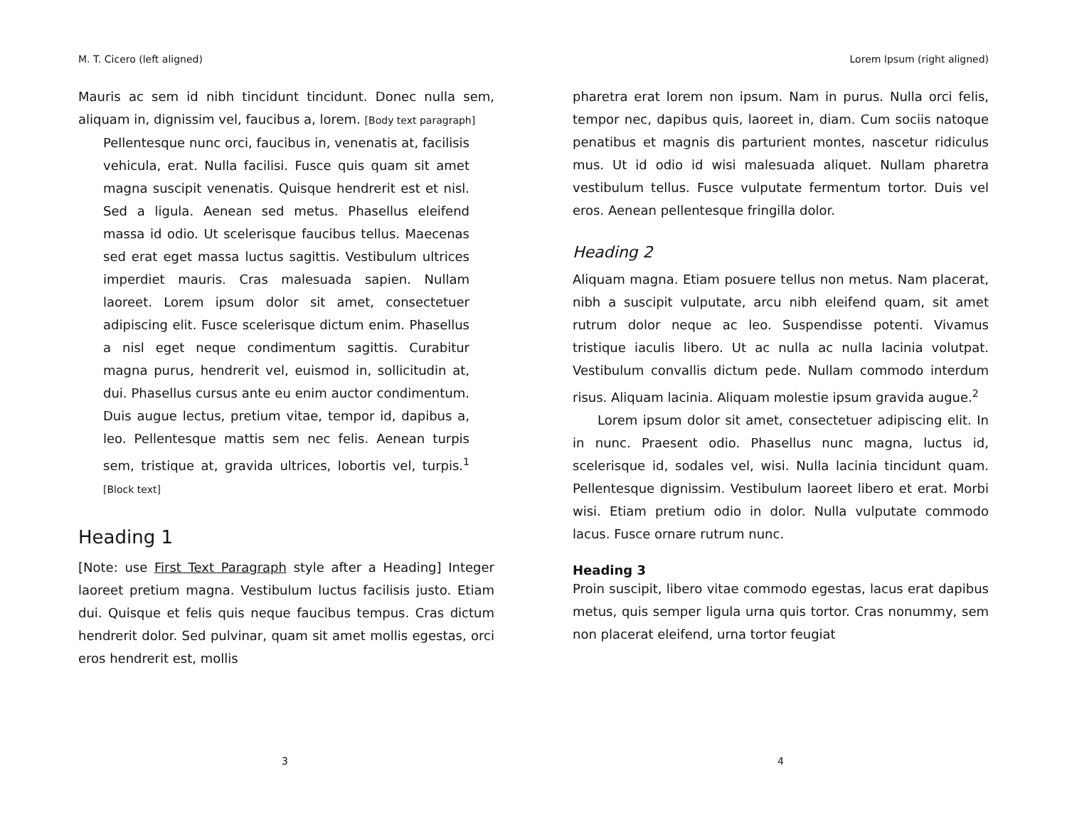M. T. Cicero (left aligned)
Mauris ac sem id nibh tincidunt tincidunt. Donec nulla sem, aliquam in, dignissim vel, faucibus a, lorem. [Body text paragraph]
Pellentesque nunc orci, faucibus in, venenatis at, facilisis vehicula, erat. Nulla facilisi. Fusce quis quam sit amet magna suscipit venenatis. Quisque hendrerit est et nisl. Sed a ligula. Aenean sed metus. Phasellus eleifend massa id odio. Ut scelerisque faucibus tellus. Maecenas sed erat eget massa luctus sagittis. Vestibulum ultrices imperdiet mauris. Cras malesuada sapien. Nullam laoreet. Lorem ipsum dolor sit amet, consectetuer adipiscing elit. Fusce scelerisque dictum enim. Phasellus a nisl eget neque condimentum sagittis. Curabitur magna purus, hendrerit vel, euismod in, sollicitudin at, dui. Phasellus cursus ante eu enim auctor condimentum. Duis augue lectus, pretium vitae, tempor id, dapibus a, leo. Pellentesque mattis sem nec felis. Aenean turpis sem, tristique at, gravida ultrices, lobortis vel, turpis.<sup>1</sup> [Block text]
Heading 1
[Note: use First Text Paragraph style after a Heading] Integer laoreet pretium magna. Vestibulum luctus facilisis justo. Etiam dui. Quisque et felis quis neque faucibus tempus. Cras dictum hendrerit dolor. Sed pulvinar, quam sit amet mollis egestas, orci eros hendrerit est, mollis
3
Lorem Ipsum (right aligned)
pharetra erat lorem non ipsum. Nam in purus. Nulla orci felis, tempor nec, dapibus quis, laoreet in, diam. Cum sociis natoque penatibus et magnis dis parturient montes, nascetur ridiculus mus. Ut id odio id wisi malesuada aliquet. Nullam pharetra vestibulum tellus. Fusce vulputate fermentum tortor. Duis vel eros. Aenean pellentesque fringilla dolor.
Heading 2
Aliquam magna. Etiam posuere tellus non metus. Nam placerat, nibh a suscipit vulputate, arcu nibh eleifend quam, sit amet rutrum dolor neque ac leo. Suspendisse potenti. Vivamus tristique iaculis libero. Ut ac nulla ac nulla lacinia volutpat. Vestibulum convallis dictum pede. Nullam commodo interdum risus. Aliquam lacinia. Aliquam molestie ipsum gravida augue.<sup>2</sup>
Lorem ipsum dolor sit amet, consectetuer adipiscing elit. In in nunc. Praesent odio. Phasellus nunc magna, luctus id, scelerisque id, sodales vel, wisi. Nulla lacinia tincidunt quam. Pellentesque dignissim. Vestibulum laoreet libero et erat. Morbi wisi. Etiam pretium odio in dolor. Nulla vulputate commodo lacus. Fusce ornare rutrum nunc.
Heading 3
Proin suscipit, libero vitae commodo egestas, lacus erat dapibus metus, quis semper ligula urna quis tortor. Cras nonummy, sem non placerat eleifend, urna tortor feugiat
4